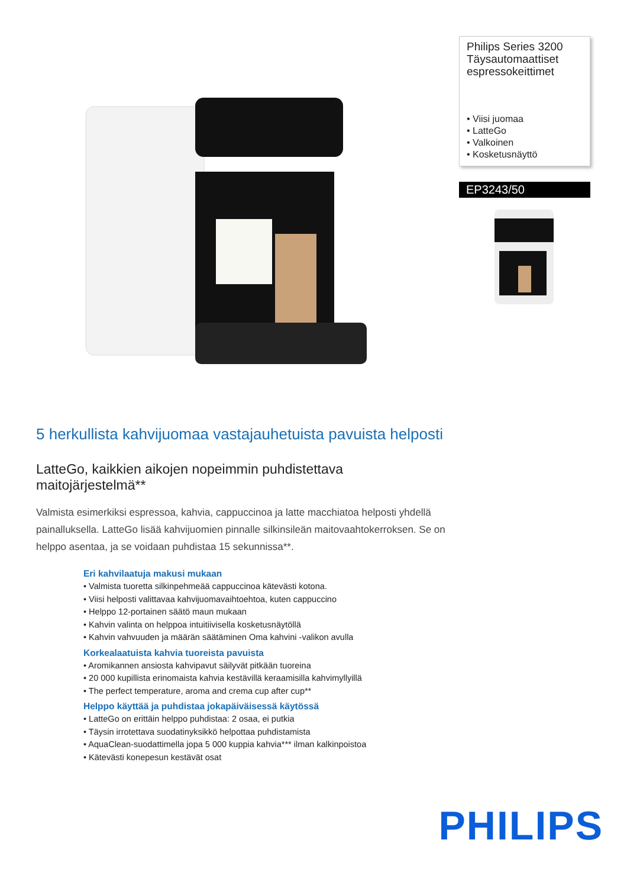Philips Series 3200 Täysautomaattiset espressokeittimet
• Viisi juomaa
• LatteGo
• Valkoinen
• Kosketusnäyttö
EP3243/50
5 herkullista kahvijuomaa vastajauhetuista pavuista helposti
LatteGo, kaikkien aikojen nopeimmin puhdistettava maitojärjestelmä**
Valmista esimerkiksi espressoa, kahvia, cappuccinoa ja latte macchiatoa helposti yhdellä painalluksella. LatteGo lisää kahvijuomien pinnalle silkinsileän maitovaahtokerroksen. Se on helppo asentaa, ja se voidaan puhdistaa 15 sekunnissa**.
Eri kahvilaatuja makusi mukaan
• Valmista tuoretta silkinpehmeää cappuccinoa kätevästi kotona.
• Viisi helposti valittavaa kahvijuomavaihtoehtoa, kuten cappuccino
• Helppo 12-portainen säätö maun mukaan
• Kahvin valinta on helppoa intuitiivisella kosketusnäytöllä
• Kahvin vahvuuden ja määrän säätäminen Oma kahvini -valikon avulla
Korkealaatuista kahvia tuoreista pavuista
• Aromikannen ansiosta kahvipavut säilyvät pitkään tuoreina
• 20 000 kupillista erinomaista kahvia kestävillä keraamisilla kahvimyllyillä
• The perfect temperature, aroma and crema cup after cup**
Helppo käyttää ja puhdistaa jokapäiväisessä käytössä
• LatteGo on erittäin helppo puhdistaa: 2 osaa, ei putkia
• Täysin irrotettava suodatinyksikkö helpottaa puhdistamista
• AquaClean-suodattimella jopa 5 000 kuppia kahvia*** ilman kalkinpoistoa
• Kätevästi konepesun kestävät osat
PHILIPS